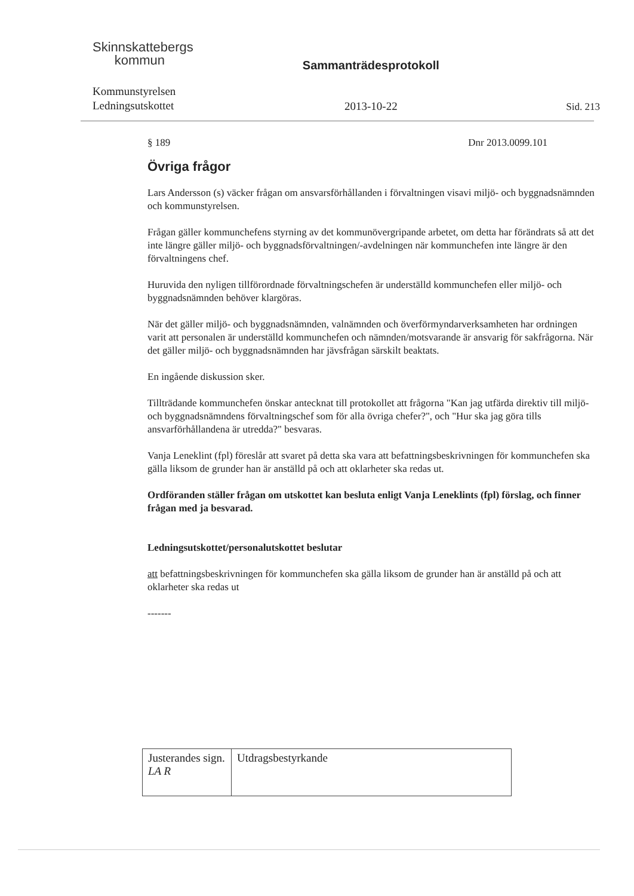Skinnskattebergs
kommun
Kommunstyrelsen
Ledningsutskottet
Sammanträdesprotokoll
2013-10-22
Sid. 213
§ 189 Dnr 2013.0099.101
Övriga frågor
Lars Andersson (s) väcker frågan om ansvarsförhållanden i förvaltningen visavi miljö- och byggnadsnämnden och kommunstyrelsen.
Frågan gäller kommunchefens styrning av det kommunövergripande arbetet, om detta har förändrats så att det inte längre gäller miljö- och byggnadsförvaltningen/-avdelningen när kommunchefen inte längre är den förvaltningens chef.
Huruvida den nyligen tillförordnade förvaltningschefen är underställd kommunchefen eller miljö- och byggnadsnämnden behöver klargöras.
När det gäller miljö- och byggnadsnämnden, valnämnden och överförmyndarverksamheten har ordningen varit att personalen är underställd kommunchefen och nämnden/motsvarande är ansvarig för sakfrågorna. När det gäller miljö- och byggnadsnämnden har jävsfrågan särskilt beaktats.
En ingående diskussion sker.
Tillträdande kommunchefen önskar antecknat till protokollet att frågorna "Kan jag utfärda direktiv till miljö- och byggnadsnämndens förvaltningschef som för alla övriga chefer?", och "Hur ska jag göra tills ansvarförhållandena är utredda?" besvaras.
Vanja Leneklint (fpl) föreslår att svaret på detta ska vara att befattningsbeskrivningen för kommunchefen ska gälla liksom de grunder han är anställd på och att oklarheter ska redas ut.
Ordföranden ställer frågan om utskottet kan besluta enligt Vanja Leneklints (fpl) förslag, och finner frågan med ja besvarad.
Ledningsutskottet/personalutskottet beslutar
att befattningsbeskrivningen för kommunchefen ska gälla liksom de grunder han är anställd på och att oklarheter ska redas ut
-------
| Justerandes sign. LA R | Utdragsbestyrkande |